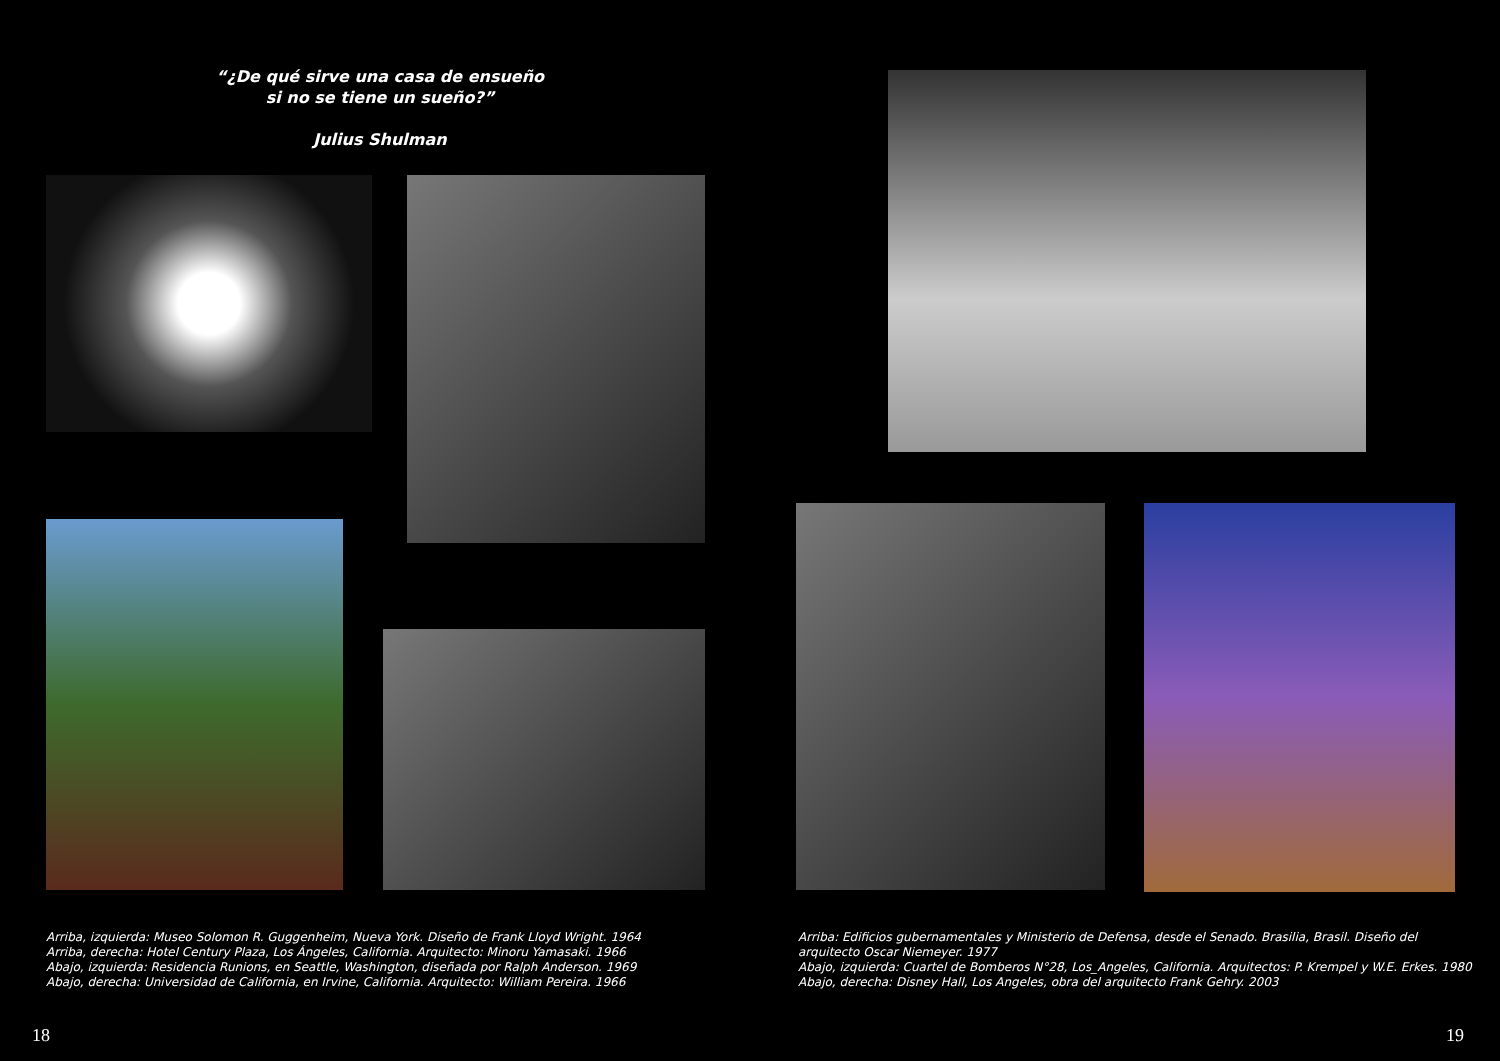“¿De qué sirve una casa de ensueño
si no se tiene un sueño?”
Julius Shulman
Arriba, izquierda: Museo Solomon R. Guggenheim, Nueva York. Diseño de Frank Lloyd Wright. 1964
Arriba, derecha: Hotel Century Plaza, Los Ángeles, California. Arquitecto: Minoru Yamasaki. 1966
Abajo, izquierda: Residencia Runions, en Seattle, Washington, diseñada por Ralph Anderson. 1969
Abajo, derecha: Universidad de California, en Irvine, California. Arquitecto: William Pereira. 1966
18
Arriba: Edificios gubernamentales y Ministerio de Defensa, desde el Senado. Brasilia, Brasil. Diseño del arquitecto Oscar Niemeyer. 1977
Abajo, izquierda: Cuartel de Bomberos N°28, Los_Angeles, California. Arquitectos: P. Krempel y W.E. Erkes. 1980
Abajo, derecha: Disney Hall, Los Angeles, obra del arquitecto Frank Gehry. 2003
19